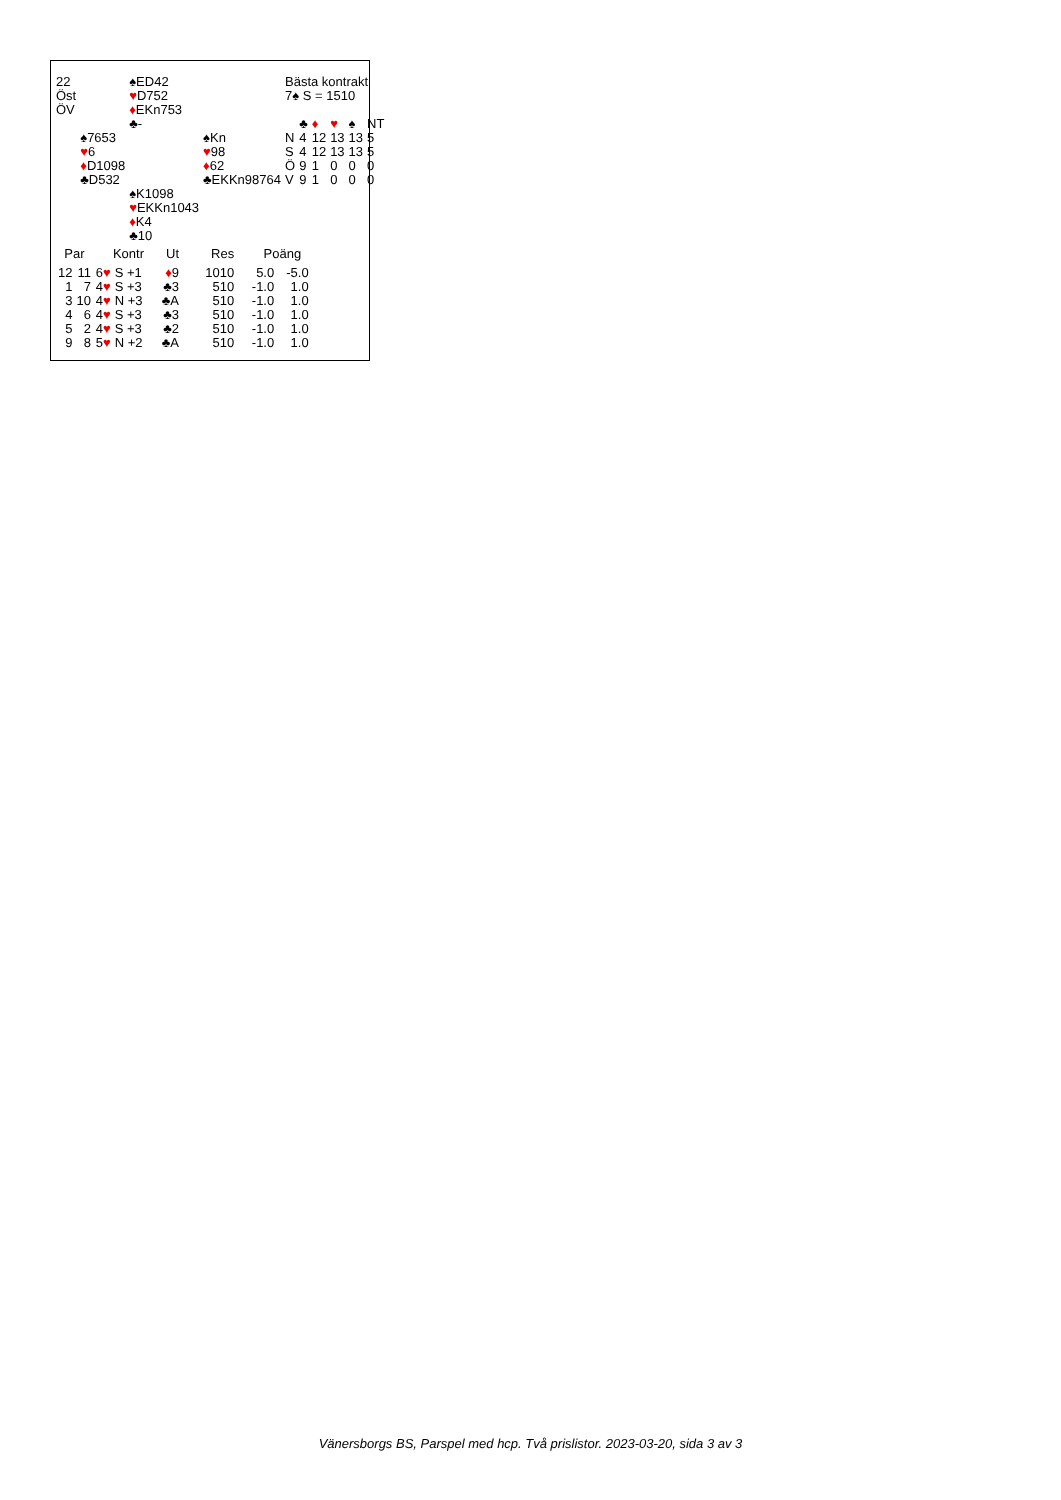| 22 | | ♠ED42 | | Bästa kontrakt | | | | | |
| Öst | | ♥ D752 | | 7♠ S = 1510 | | | | | |
| ÖV | | ♦ EKn753 | | | | | | | |
| | | ♣- | | | ♣ | ♦ | ♥ | ♠ | NT |
| | ♠7653 | | ♠Kn | N | 4 | 12 | 13 | 13 | 5 |
| | ♥ 6 | | ♥ 98 | S | 4 | 12 | 13 | 13 | 5 |
| | ♦ D1098 | | ♦ 62 | Ö | 9 | 1 | 0 | 0 | 0 |
| | ♣D532 | | ♣EKKn98764 | V | 9 | 1 | 0 | 0 | 0 |
| | | ♠K1098 | | | | | | | |
| | | ♥ EKKn1043 | | | | | | | |
| | | ♦ K4 | | | | | | | |
| | | ♣10 | | | | | | | |
| Par | | Kontr | | Ut | Res | Poäng | |
| --- | --- | --- | --- | --- | --- | --- | --- |
| 12 | 11 | 6 ♥ | S +1 | ♦ 9 | 1010 | 5.0 | -5.0 |
| 1 | 7 | 4 ♥ | S +3 | ♣3 | 510 | -1.0 | 1.0 |
| 3 | 10 | 4 ♥ | N +3 | ♣A | 510 | -1.0 | 1.0 |
| 4 | 6 | 4 ♥ | S +3 | ♣3 | 510 | -1.0 | 1.0 |
| 5 | 2 | 4 ♥ | S +3 | ♣2 | 510 | -1.0 | 1.0 |
| 9 | 8 | 5 ♥ | N +2 | ♣A | 510 | -1.0 | 1.0 |
Vänersborgs BS, Parspel med hcp. Två prislistor. 2023-03-20, sida 3 av 3